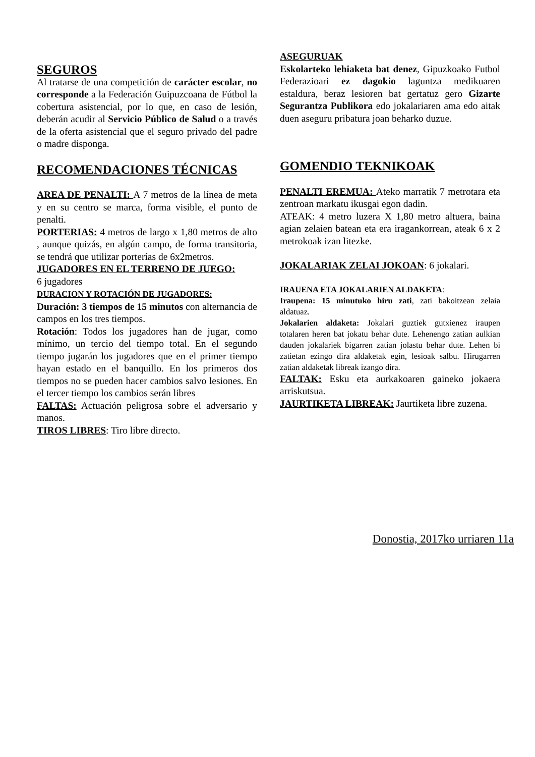SEGUROS
Al tratarse de una competición de carácter escolar, no corresponde a la Federación Guipuzcoana de Fútbol la cobertura asistencial, por lo que, en caso de lesión, deberán acudir al Servicio Público de Salud o a través de la oferta asistencial que el seguro privado del padre o madre disponga.
RECOMENDACIONES TÉCNICAS
AREA DE PENALTI: A 7 metros de la línea de meta y en su centro se marca, forma visible, el punto de penalti.
PORTERIAS: 4 metros de largo x 1,80 metros de alto , aunque quizás, en algún campo, de forma transitoria, se tendrá que utilizar porterías de 6x2metros.
JUGADORES EN EL TERRENO DE JUEGO:
6 jugadores
DURACION Y ROTACIÓN DE JUGADORES:
Duración: 3 tiempos de 15 minutos con alternancia de campos en los tres tiempos.
Rotación: Todos los jugadores han de jugar, como mínimo, un tercio del tiempo total. En el segundo tiempo jugarán los jugadores que en el primer tiempo hayan estado en el banquillo. En los primeros dos tiempos no se pueden hacer cambios salvo lesiones. En el tercer tiempo los cambios serán libres
FALTAS: Actuación peligrosa sobre el adversario y manos.
TIROS LIBRES: Tiro libre directo.
ASEGURUAK
Eskolarteko lehiaketa bat denez, Gipuzkoako Futbol Federazioari ez dagokio laguntza medikuaren estaldura, beraz lesioren bat gertatuz gero Gizarte Segurantza Publikora edo jokalariaren ama edo aitak duen aseguru pribatura joan beharko duzue.
GOMENDIO TEKNIKOAK
PENALTI EREMUA: Ateko marratik 7 metrotara eta zentroan markatu ikusgai egon dadin.
ATEAK: 4 metro luzera X 1,80 metro altuera, baina agian zelaien batean eta era iragankorrean, ateak 6 x 2 metrokoak izan litezke.
JOKALARIAK ZELAI JOKOAN: 6 jokalari.
IRAUENA ETA JOKALARIEN ALDAKETA:
Iraupena: 15 minutuko hiru zati, zati bakoitzean zelaia aldatuaz.
Jokalarien aldaketa: Jokalari guztiek gutxienez iraupen totalaren heren bat jokatu behar dute. Lehenengo zatian aulkian dauden jokalariek bigarren zatian jolastu behar dute. Lehen bi zatietan ezingo dira aldaketak egin, lesioak salbu. Hirugarren zatian aldaketak libreak izango dira.
FALTAK: Esku eta aurkakoaren gaineko jokaera arriskutsua.
JAURTIKETA LIBREAK: Jaurtiketa libre zuzena.
Donostia, 2017ko urriaren 11a